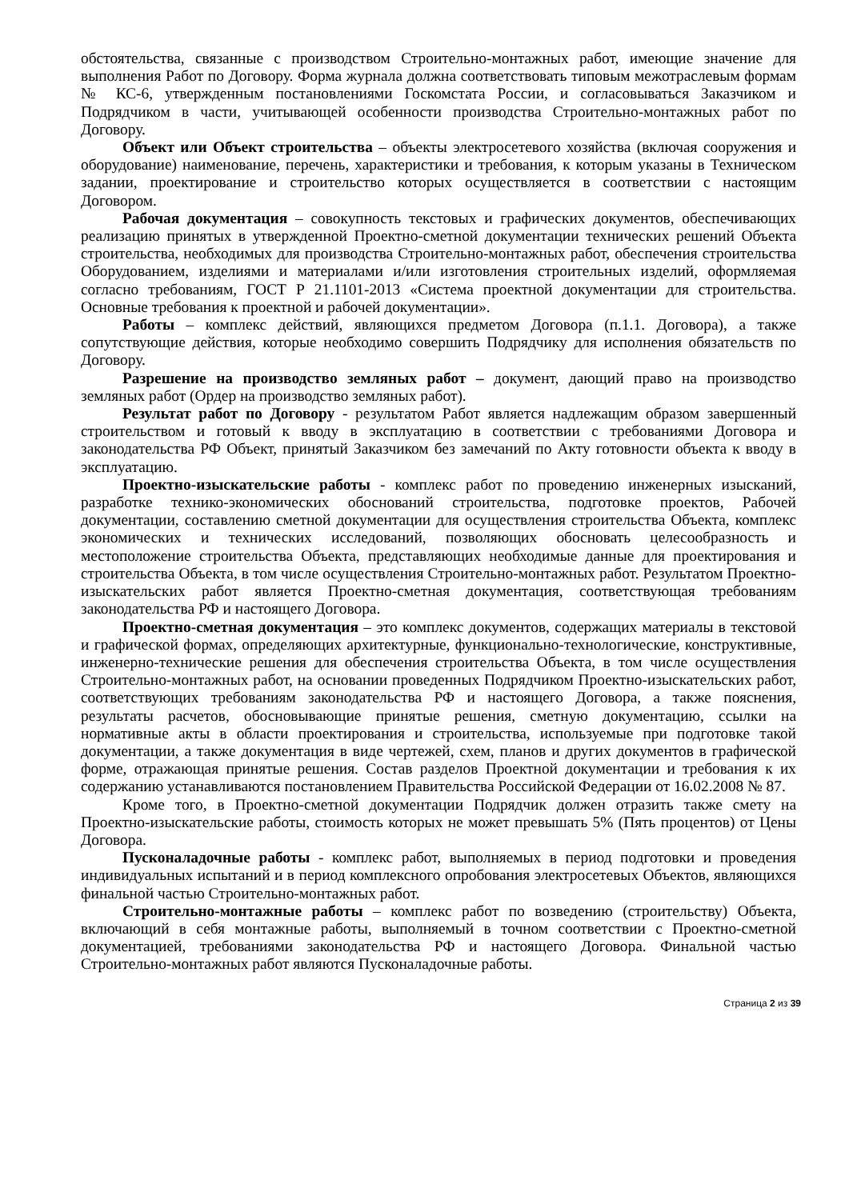обстоятельства, связанные с производством Строительно-монтажных работ, имеющие значение для выполнения Работ по Договору. Форма журнала должна соответствовать типовым межотраслевым формам № КС-6, утвержденным постановлениями Госкомстата России, и согласовываться Заказчиком и Подрядчиком в части, учитывающей особенности производства Строительно-монтажных работ по Договору.
Объект или Объект строительства – объекты электросетевого хозяйства (включая сооружения и оборудование) наименование, перечень, характеристики и требования, к которым указаны в Техническом задании, проектирование и строительство которых осуществляется в соответствии с настоящим Договором.
Рабочая документация – совокупность текстовых и графических документов, обеспечивающих реализацию принятых в утвержденной Проектно-сметной документации технических решений Объекта строительства, необходимых для производства Строительно-монтажных работ, обеспечения строительства Оборудованием, изделиями и материалами и/или изготовления строительных изделий, оформляемая согласно требованиям, ГОСТ Р 21.1101-2013 «Система проектной документации для строительства. Основные требования к проектной и рабочей документации».
Работы – комплекс действий, являющихся предметом Договора (п.1.1. Договора), а также сопутствующие действия, которые необходимо совершить Подрядчику для исполнения обязательств по Договору.
Разрешение на производство земляных работ – документ, дающий право на производство земляных работ (Ордер на производство земляных работ).
Результат работ по Договору - результатом Работ является надлежащим образом завершенный строительством и готовый к вводу в эксплуатацию в соответствии с требованиями Договора и законодательства РФ Объект, принятый Заказчиком без замечаний по Акту готовности объекта к вводу в эксплуатацию.
Проектно-изыскательские работы - комплекс работ по проведению инженерных изысканий, разработке технико-экономических обоснований строительства, подготовке проектов, Рабочей документации, составлению сметной документации для осуществления строительства Объекта, комплекс экономических и технических исследований, позволяющих обосновать целесообразность и местоположение строительства Объекта, представляющих необходимые данные для проектирования и строительства Объекта, в том числе осуществления Строительно-монтажных работ. Результатом Проектно-изыскательских работ является Проектно-сметная документация, соответствующая требованиям законодательства РФ и настоящего Договора.
Проектно-сметная документация – это комплекс документов, содержащих материалы в текстовой и графической формах, определяющих архитектурные, функционально-технологические, конструктивные, инженерно-технические решения для обеспечения строительства Объекта, в том числе осуществления Строительно-монтажных работ, на основании проведенных Подрядчиком Проектно-изыскательских работ, соответствующих требованиям законодательства РФ и настоящего Договора, а также пояснения, результаты расчетов, обосновывающие принятые решения, сметную документацию, ссылки на нормативные акты в области проектирования и строительства, используемые при подготовке такой документации, а также документация в виде чертежей, схем, планов и других документов в графической форме, отражающая принятые решения. Состав разделов Проектной документации и требования к их содержанию устанавливаются постановлением Правительства Российской Федерации от 16.02.2008 № 87.
Кроме того, в Проектно-сметной документации Подрядчик должен отразить также смету на Проектно-изыскательские работы, стоимость которых не может превышать 5% (Пять процентов) от Цены Договора.
Пусконаладочные работы - комплекс работ, выполняемых в период подготовки и проведения индивидуальных испытаний и в период комплексного опробования электросетевых Объектов, являющихся финальной частью Строительно-монтажных работ.
Строительно-монтажные работы – комплекс работ по возведению (строительству) Объекта, включающий в себя монтажные работы, выполняемый в точном соответствии с Проектно-сметной документацией, требованиями законодательства РФ и настоящего Договора. Финальной частью Строительно-монтажных работ являются Пусконаладочные работы.
Страница 2 из 39